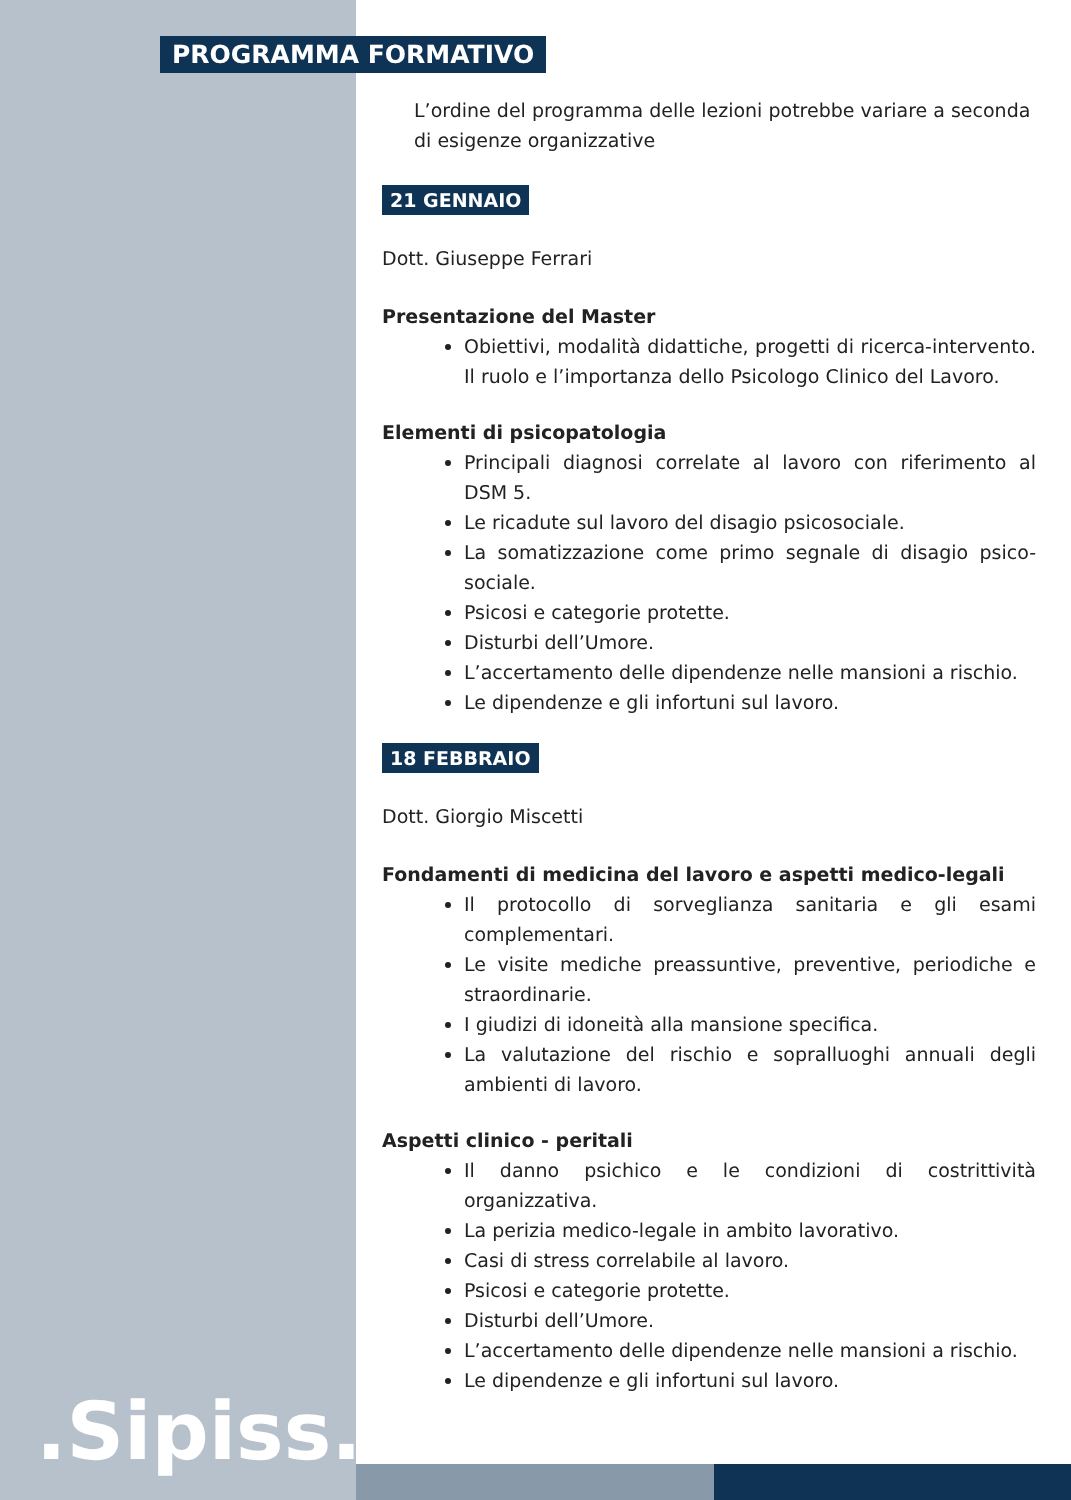PROGRAMMA FORMATIVO
L’ordine del programma delle lezioni potrebbe variare a seconda di esigenze organizzative
21 GENNAIO
Dott. Giuseppe Ferrari
Presentazione del Master
Obiettivi, modalità didattiche, progetti di ricerca-intervento. Il ruolo e l’importanza dello Psicologo Clinico del Lavoro.
Elementi di psicopatologia
Principali diagnosi correlate al lavoro con riferimento al DSM 5.
Le ricadute sul lavoro del disagio psicosociale.
La somatizzazione come primo segnale di disagio psico-sociale.
Psicosi e categorie protette.
Disturbi dell’Umore.
L’accertamento delle dipendenze nelle mansioni a rischio.
Le dipendenze e gli infortuni sul lavoro.
18 FEBBRAIO
Dott. Giorgio Miscetti
Fondamenti di medicina del lavoro e aspetti medico-legali
Il protocollo di sorveglianza sanitaria e gli esami complementari.
Le visite mediche preassuntive, preventive, periodiche e straordinarie.
I giudizi di idoneità alla mansione specifica.
La valutazione del rischio e sopralluoghi annuali degli ambienti di lavoro.
Aspetti clinico - peritali
Il danno psichico e le condizioni di costrittività organizzativa.
La perizia medico-legale in ambito lavorativo.
Casi di stress correlabile al lavoro.
Psicosi e categorie protette.
Disturbi dell’Umore.
L’accertamento delle dipendenze nelle mansioni a rischio.
Le dipendenze e gli infortuni sul lavoro.
.Sipiss..